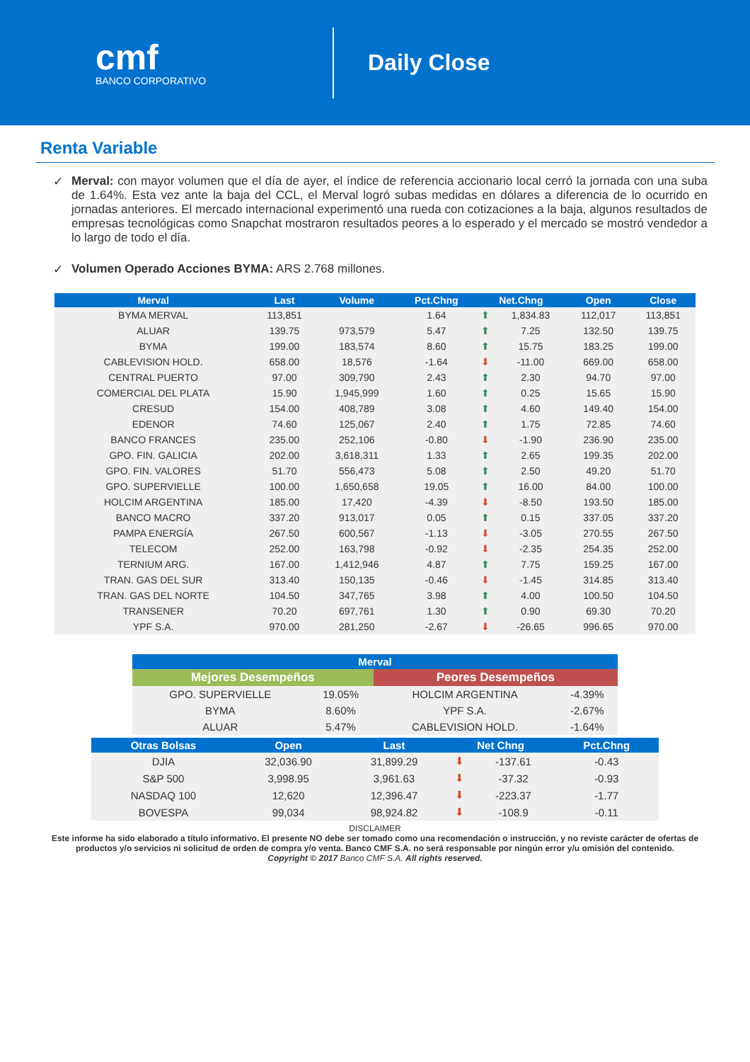cmf
BANCO CORPORATIVO
Daily Close
Renta Variable
✓ Merval: con mayor volumen que el día de ayer, el índice de referencia accionario local cerró la jornada con una suba de 1.64%. Esta vez ante la baja del CCL, el Merval logró subas medidas en dólares a diferencia de lo ocurrido en jornadas anteriores. El mercado internacional experimentó una rueda con cotizaciones a la baja, algunos resultados de empresas tecnológicas como Snapchat mostraron resultados peores a lo esperado y el mercado se mostró vendedor a lo largo de todo el día.
✓ Volumen Operado Acciones BYMA: ARS 2.768 millones.
| Merval | Last | Volume | Pct.Chng | Net.Chng | | Open | Close |
| --- | --- | --- | --- | --- | --- | --- | --- |
| BYMA MERVAL | 113,851 | | 1.64 | ⬆ | 1,834.83 | 112,017 | 113,851 |
| ALUAR | 139.75 | 973,579 | 5.47 | ⬆ | 7.25 | 132.50 | 139.75 |
| BYMA | 199.00 | 183,574 | 8.60 | ⬆ | 15.75 | 183.25 | 199.00 |
| CABLEVISION HOLD. | 658.00 | 18,576 | -1.64 | ⬇ | -11.00 | 669.00 | 658.00 |
| CENTRAL PUERTO | 97.00 | 309,790 | 2.43 | ⬆ | 2.30 | 94.70 | 97.00 |
| COMERCIAL DEL PLATA | 15.90 | 1,945,999 | 1.60 | ⬆ | 0.25 | 15.65 | 15.90 |
| CRESUD | 154.00 | 408,789 | 3.08 | ⬆ | 4.60 | 149.40 | 154.00 |
| EDENOR | 74.60 | 125,067 | 2.40 | ⬆ | 1.75 | 72.85 | 74.60 |
| BANCO FRANCES | 235.00 | 252,106 | -0.80 | ⬇ | -1.90 | 236.90 | 235.00 |
| GPO. FIN. GALICIA | 202.00 | 3,618,311 | 1.33 | ⬆ | 2.65 | 199.35 | 202.00 |
| GPO. FIN. VALORES | 51.70 | 556,473 | 5.08 | ⬆ | 2.50 | 49.20 | 51.70 |
| GPO. SUPERVIELLE | 100.00 | 1,650,658 | 19.05 | ⬆ | 16.00 | 84.00 | 100.00 |
| HOLCIM ARGENTINA | 185.00 | 17,420 | -4.39 | ⬇ | -8.50 | 193.50 | 185.00 |
| BANCO MACRO | 337.20 | 913,017 | 0.05 | ⬆ | 0.15 | 337.05 | 337.20 |
| PAMPA ENERGÍA | 267.50 | 600,567 | -1.13 | ⬇ | -3.05 | 270.55 | 267.50 |
| TELECOM | 252.00 | 163,798 | -0.92 | ⬇ | -2.35 | 254.35 | 252.00 |
| TERNIUM ARG. | 167.00 | 1,412,946 | 4.87 | ⬆ | 7.75 | 159.25 | 167.00 |
| TRAN. GAS DEL SUR | 313.40 | 150,135 | -0.46 | ⬇ | -1.45 | 314.85 | 313.40 |
| TRAN. GAS DEL NORTE | 104.50 | 347,765 | 3.98 | ⬆ | 4.00 | 100.50 | 104.50 |
| TRANSENER | 70.20 | 697,761 | 1.30 | ⬆ | 0.90 | 69.30 | 70.20 |
| YPF S.A. | 970.00 | 281,250 | -2.67 | ⬇ | -26.65 | 996.65 | 970.00 |
| Merval | | | |
| --- | --- | --- | --- |
| Mejores Desempeños | | Peores Desempeños | |
| GPO. SUPERVIELLE | 19.05% | HOLCIM ARGENTINA | -4.39% |
| BYMA | 8.60% | YPF S.A. | -2.67% |
| ALUAR | 5.47% | CABLEVISION HOLD. | -1.64% |
| Otras Bolsas | Open | Last | Net Chng | | Pct.Chng |
| --- | --- | --- | --- | --- | --- |
| DJIA | 32,036.90 | 31,899.29 | ⬇ | -137.61 | -0.43 |
| S&P 500 | 3,998.95 | 3,961.63 | ⬇ | -37.32 | -0.93 |
| NASDAQ 100 | 12,620 | 12,396.47 | ⬇ | -223.37 | -1.77 |
| BOVESPA | 99,034 | 98,924.82 | ⬇ | -108.9 | -0.11 |
DISCLAIMER
Este informe ha sido elaborado a título informativo. El presente NO debe ser tomado como una recomendación o instrucción, y no reviste carácter de ofertas de productos y/o servicios ni solicitud de orden de compra y/o venta. Banco CMF S.A. no será responsable por ningún error y/u omisión del contenido.
Copyright © 2017 Banco CMF S.A. All rights reserved.